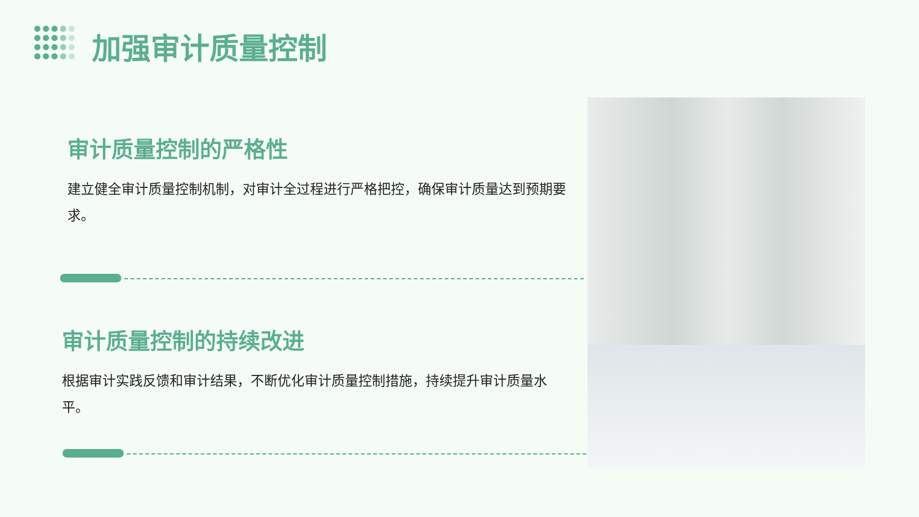加强审计质量控制
审计质量控制的严格性
建立健全审计质量控制机制，对审计全过程进行严格把控，确保审计质量达到预期要求。
审计质量控制的持续改进
根据审计实践反馈和审计结果，不断优化审计质量控制措施，持续提升审计质量水平。